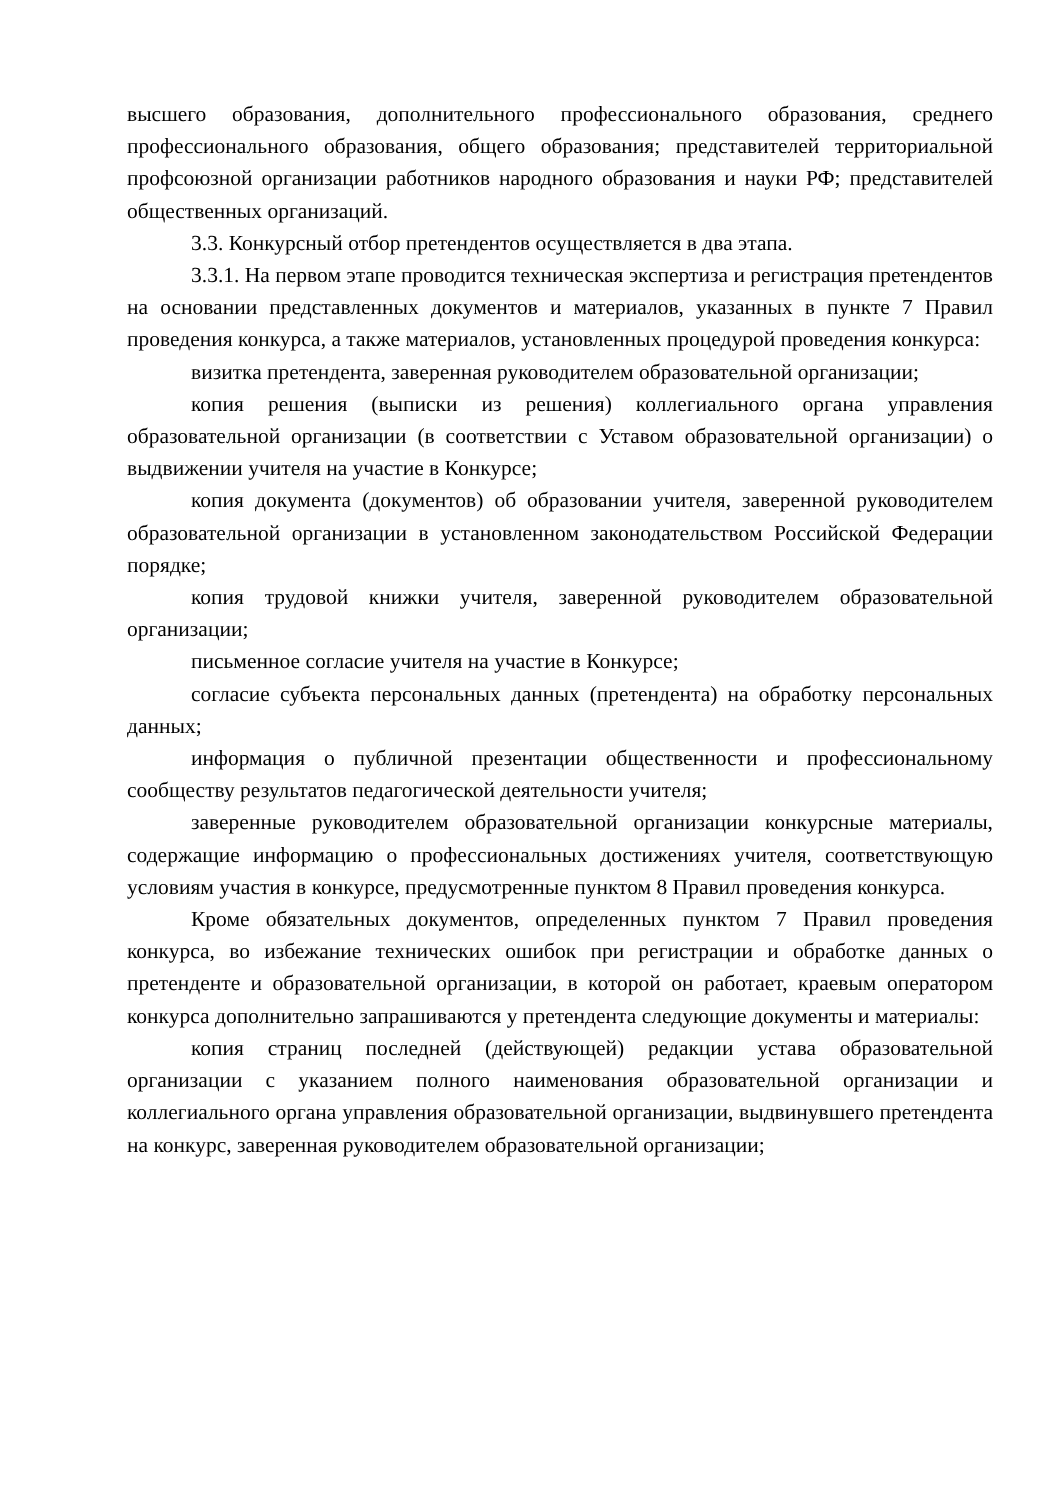высшего образования, дополнительного профессионального образования, среднего профессионального образования, общего образования; представителей территориальной профсоюзной организации работников народного образования и науки РФ; представителей общественных организаций.
3.3. Конкурсный отбор претендентов осуществляется в два этапа.
3.3.1. На первом этапе проводится техническая экспертиза и регистрация претендентов на основании представленных документов и материалов, указанных в пункте 7 Правил проведения конкурса, а также материалов, установленных процедурой проведения конкурса:
визитка претендента, заверенная руководителем образовательной организации;
копия решения (выписки из решения) коллегиального органа управления образовательной организации (в соответствии с Уставом образовательной организации) о выдвижении учителя на участие в Конкурсе;
копия документа (документов) об образовании учителя, заверенной руководителем образовательной организации в установленном законодательством Российской Федерации порядке;
копия трудовой книжки учителя, заверенной руководителем образовательной организации;
письменное согласие учителя на участие в Конкурсе;
согласие субъекта персональных данных (претендента) на обработку персональных данных;
информация о публичной презентации общественности и профессиональному сообществу результатов педагогической деятельности учителя;
заверенные руководителем образовательной организации конкурсные материалы, содержащие информацию о профессиональных достижениях учителя, соответствующую условиям участия в конкурсе, предусмотренные пунктом 8 Правил проведения конкурса.
Кроме обязательных документов, определенных пунктом 7 Правил проведения конкурса, во избежание технических ошибок при регистрации и обработке данных о претенденте и образовательной организации, в которой он работает, краевым оператором конкурса дополнительно запрашиваются у претендента следующие документы и материалы:
копия страниц последней (действующей) редакции устава образовательной организации с указанием полного наименования образовательной организации и коллегиального органа управления образовательной организации, выдвинувшего претендента на конкурс, заверенная руководителем образовательной организации;